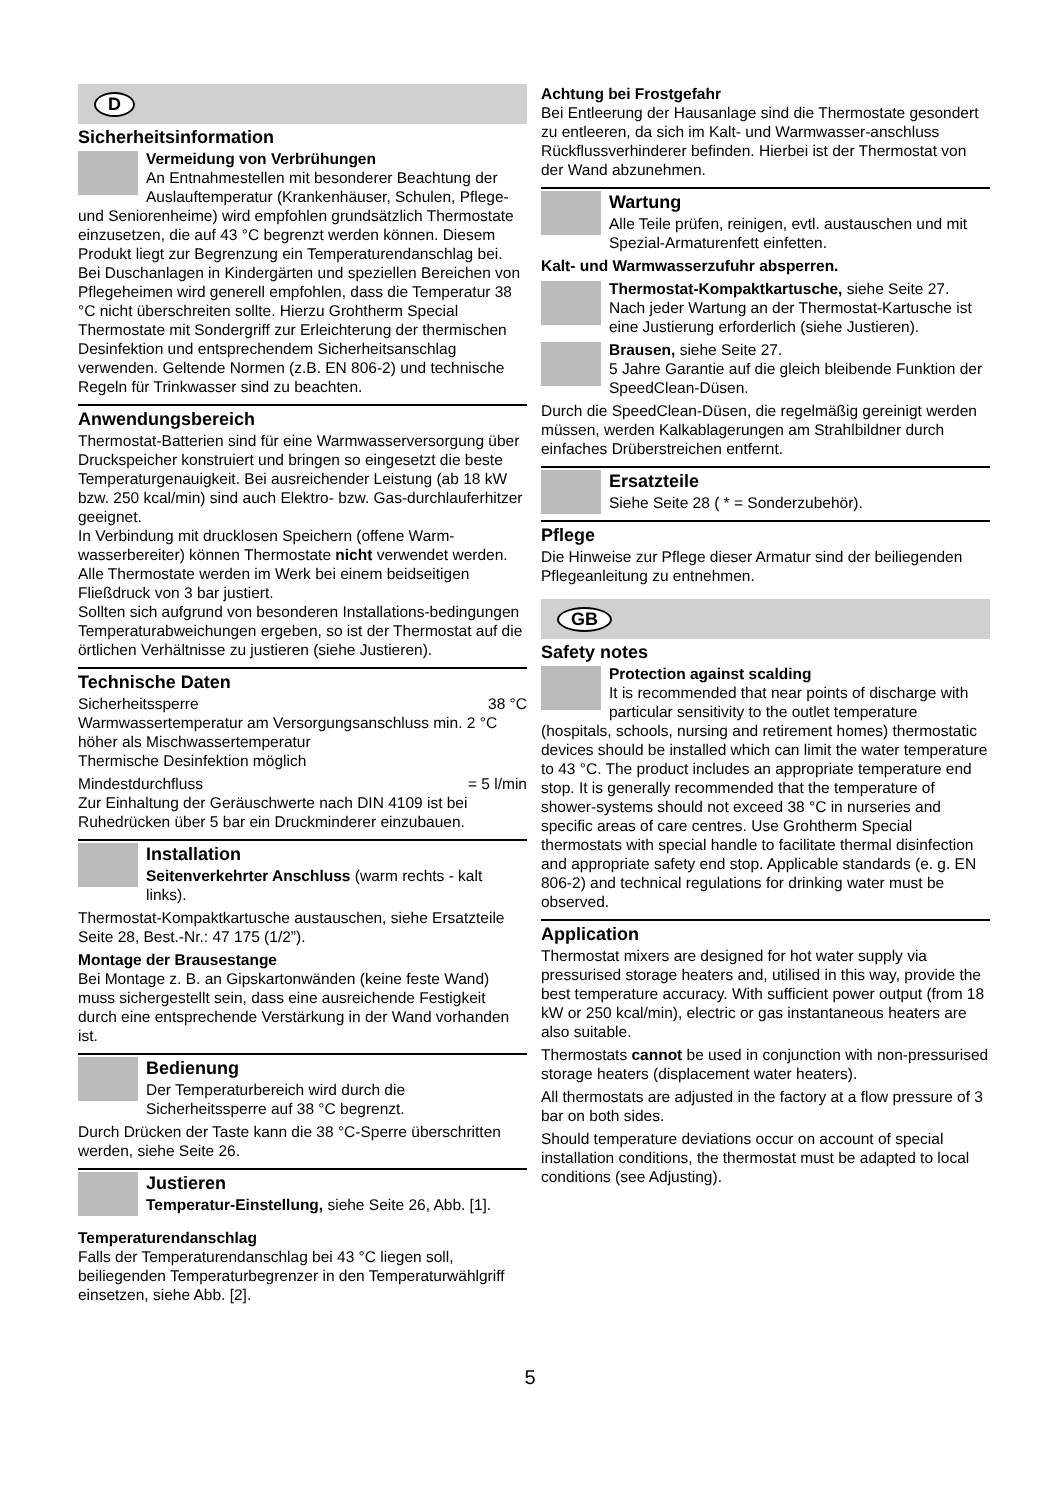D
Sicherheitsinformation
Vermeidung von Verbrühungen
An Entnahmestellen mit besonderer Beachtung der Auslauftemperatur (Krankenhäuser, Schulen, Pflege- und Seniorenheime) wird empfohlen grundsätzlich Thermostate einzusetzen, die auf 43 °C begrenzt werden können. Diesem Produkt liegt zur Begrenzung ein Temperaturendanschlag bei. Bei Duschanlagen in Kindergärten und speziellen Bereichen von Pflegeheimen wird generell empfohlen, dass die Temperatur 38 °C nicht überschreiten sollte. Hierzu Grohtherm Special Thermostate mit Sondergriff zur Erleichterung der thermischen Desinfektion und entsprechendem Sicherheitsanschlag verwenden. Geltende Normen (z.B. EN 806-2) und technische Regeln für Trinkwasser sind zu beachten.
Anwendungsbereich
Thermostat-Batterien sind für eine Warmwasserversorgung über Druckspeicher konstruiert und bringen so eingesetzt die beste Temperaturgenauigkeit. Bei ausreichender Leistung (ab 18 kW bzw. 250 kcal/min) sind auch Elektro- bzw. Gas-durchlauferhitzer geeignet.
In Verbindung mit drucklosen Speichern (offene Warm-wasserbereiter) können Thermostate nicht verwendet werden.
Alle Thermostate werden im Werk bei einem beidseitigen Fließdruck von 3 bar justiert.
Sollten sich aufgrund von besonderen Installations-bedingungen Temperaturabweichungen ergeben, so ist der Thermostat auf die örtlichen Verhältnisse zu justieren (siehe Justieren).
Technische Daten
Sicherheitssperre 38 °C
Warmwassertemperatur am Versorgungsanschluss min. 2 °C höher als Mischwassertemperatur
Thermische Desinfektion möglich
Mindestdurchfluss = 5 l/min
Zur Einhaltung der Geräuschwerte nach DIN 4109 ist bei Ruhedrücken über 5 bar ein Druckminderer einzubauen.
Installation
Seitenverkehrter Anschluss (warm rechts - kalt links).
Thermostat-Kompaktkartusche austauschen, siehe Ersatzteile Seite 28, Best.-Nr.: 47 175 (1/2”).
Montage der Brausestange
Bei Montage z. B. an Gipskartonwänden (keine feste Wand) muss sichergestellt sein, dass eine ausreichende Festigkeit durch eine entsprechende Verstärkung in der Wand vorhanden ist.
Bedienung
Der Temperaturbereich wird durch die Sicherheitssperre auf 38 °C begrenzt.
Durch Drücken der Taste kann die 38 °C-Sperre überschritten werden, siehe Seite 26.
Justieren
Temperatur-Einstellung, siehe Seite 26, Abb. [1].
Temperaturendanschlag
Falls der Temperaturendanschlag bei 43 °C liegen soll, beiliegenden Temperaturbegrenzer in den Temperaturwählgriff einsetzen, siehe Abb. [2].
Achtung bei Frostgefahr
Bei Entleerung der Hausanlage sind die Thermostate gesondert zu entleeren, da sich im Kalt- und Warmwasser-anschluss Rückflussverhinderer befinden. Hierbei ist der Thermostat von der Wand abzunehmen.
Wartung
Alle Teile prüfen, reinigen, evtl. austauschen und mit Spezial-Armaturenfett einfetten.
Kalt- und Warmwasserzufuhr absperren.
Thermostat-Kompaktkartusche, siehe Seite 27.
Nach jeder Wartung an der Thermostat-Kartusche ist eine Justierung erforderlich (siehe Justieren).
Brausen, siehe Seite 27.
5 Jahre Garantie auf die gleich bleibende Funktion der SpeedClean-Düsen.
Durch die SpeedClean-Düsen, die regelmäßig gereinigt werden müssen, werden Kalkablagerungen am Strahlbildner durch einfaches Drüberstreichen entfernt.
Ersatzteile
Siehe Seite 28 ( * = Sonderzubehör).
Pflege
Die Hinweise zur Pflege dieser Armatur sind der beiliegenden Pflegeanleitung zu entnehmen.
GB
Safety notes
Protection against scalding
It is recommended that near points of discharge with particular sensitivity to the outlet temperature (hospitals, schools, nursing and retirement homes) thermostatic devices should be installed which can limit the water temperature to 43 °C. The product includes an appropriate temperature end stop. It is generally recommended that the temperature of shower-systems should not exceed 38 °C in nurseries and specific areas of care centres. Use Grohtherm Special thermostats with special handle to facilitate thermal disinfection and appropriate safety end stop. Applicable standards (e. g. EN 806-2) and technical regulations for drinking water must be observed.
Application
Thermostat mixers are designed for hot water supply via pressurised storage heaters and, utilised in this way, provide the best temperature accuracy. With sufficient power output (from 18 kW or 250 kcal/min), electric or gas instantaneous heaters are also suitable.
Thermostats cannot be used in conjunction with non-pressurised storage heaters (displacement water heaters).
All thermostats are adjusted in the factory at a flow pressure of 3 bar on both sides.
Should temperature deviations occur on account of special installation conditions, the thermostat must be adapted to local conditions (see Adjusting).
5